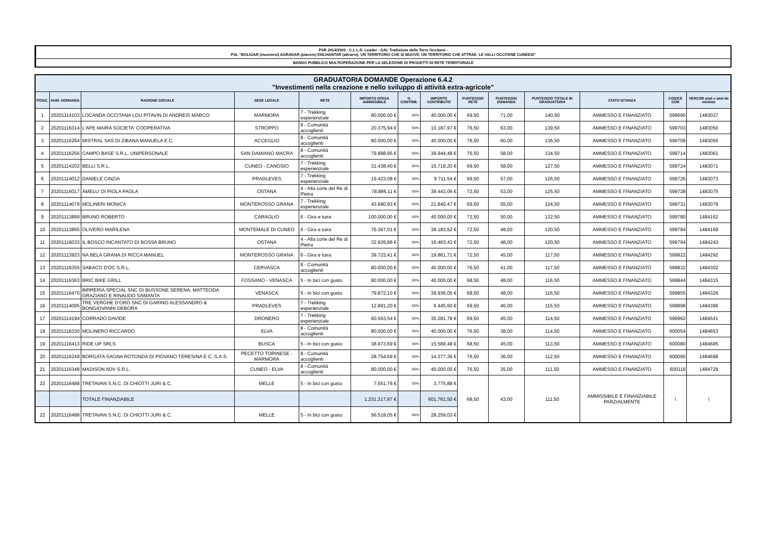PSR 2014/2020 - C.L.L.D. Leader - GAL Tradizione delle Terre Occitane -
PSL “BOLIGAR (muoversi) AGRADAR (piacere) ENCHANTAR (attrarre). UN TERRITORIO CHE SI MUOVE. UN TERRITORIO CHE ATTRAE. LE VALLI OCCITANE CUNEESI”
BANDO PUBBLICO MULTIOPERAZIONE PER LA SELEZIONE DI PROGETTI DI RETE TERRITORIALE
| GRADUATORIA DOMANDE Operazione 6.4.2 "Investimenti nella creazione e nello sviluppo di attività extra-agricole" | | | | | | | | | | | | | |
| POSIZ. | NUM. DOMANDA | RAGIONE SOCIALE | SEDE LEGALE | RETE | IMPORTO SPESA AMMISSIBILE | % CONTRIB. | IMPORTO CONTRIBUTO | PUNTEGGIO RETE | PUNTEGGIO DOMANDA | PUNTEGGIO TOTALE IN GRADUATORIA | STATO ISTANZA | CODICE COR | VERCOR aiuti e aiuti de minimis |
| 1 | 20201114103 | LOCANDA OCCITANA LOU PITAVIN DI ANDREIS MARCO | MARMORA | 7 - Trekking esperienziale | 80.000,00 € | 50% | 40.000,00 € | 69,50 | 71,00 | 140,50 | AMMESSO E FINANZIATO | 599690 | 1483037 |
| 2 | 20201116314 | L'APE MAIRA SOCIETA' COOPERATIVA | STROPPO | 8 - Comunità accoglienti | 20.375,94 € | 50% | 10.187,97 € | 76,50 | 63,00 | 139,50 | AMMESSO E FINANZIATO | 599703 | 1483050 |
| 3 | 20201116264 | MISTRAL SAS DI ZIBANA MANUELA E C. | ACCEGLIO | 8 - Comunità accoglienti | 80.000,00 € | 50% | 40.000,00 € | 76,50 | 60,00 | 136,50 | AMMESSO E FINANZIATO | 599709 | 1483056 |
| 4 | 20201116256 | CAMPO BASE S.R.L. UNIPERSONALE | SAN DAMIANO MACRA | 8 - Comunità accoglienti | 79.888,95 € | 50% | 39.944,48 € | 76,50 | 58,00 | 134,50 | AMMESSO E FINANZIATO | 599714 | 1483061 |
| 5 | 20201114202 | BELLI S.R.L. | CUNEO - CANOSIO | 7 - Trekking esperienziale | 31.438,40 € | 50% | 15.719,20 € | 69,50 | 58,00 | 127,50 | AMMESSO E FINANZIATO | 599724 | 1483071 |
| 6 | 20201114012 | DANIELE CINZIA | PRADLEVES | 7 - Trekking esperienziale | 19.423,08 € | 50% | 9.711,54 € | 69,50 | 57,00 | 126,50 | AMMESSO E FINANZIATO | 599726 | 1483073 |
| 7 | 20201116017 | AMELU' DI PIOLA PAOLA | OSTANA | 4 - Alla corte del Re di Pietra | 78.886,11 € | 50% | 39.443,06 € | 72,50 | 53,00 | 125,50 | AMMESSO E FINANZIATO | 599728 | 1483075 |
| 8 | 20201114079 | MOLINERI MONICA | MONTEROSSO GRANA | 7 - Trekking esperienziale | 43.680,93 € | 50% | 21.840,47 € | 69,50 | 55,00 | 124,50 | AMMESSO E FINANZIATO | 599731 | 1483078 |
| 9 | 20201113899 | BRUNO ROBERTO | CARAGLIO | 6 - Gira e tuira | 100.000,00 € | 40% | 40.000,00 € | 72,50 | 50,00 | 122,50 | AMMESSO E FINANZIATO | 599780 | 1484162 |
| 10 | 20201113865 | OLIVERO MARILENA | MONTEMALE DI CUNEO | 6 - Gira e tuira | 76.367,01 € | 50% | 38.183,52 € | 72,50 | 48,00 | 120,50 | AMMESSO E FINANZIATO | 599784 | 1484168 |
| 11 | 20201116033 | IL BOSCO INCANTATO DI BOSSA BRUNO | OSTANA | 4 - Alla corte del Re di Pietra | 32.926,86 € | 50% | 16.463,43 € | 72,50 | 48,00 | 120,50 | AMMESSO E FINANZIATO | 599794 | 1484243 |
| 12 | 20201113923 | NA BELA GRANA DI RICCA MANUEL | MONTEROSSO GRANA | 6 - Gira e tuira | 39.723,41 € | 50% | 19.861,71 € | 72,50 | 45,00 | 117,50 | AMMESSO E FINANZIATO | 599822 | 1484292 |
| 13 | 20201116355 | SABACO D'OC S.R.L. | CERVASCA | 8 - Comunità accoglienti | 80.000,00 € | 50% | 40.000,00 € | 76,50 | 41,00 | 117,50 | AMMESSO E FINANZIATO | 599832 | 1484302 |
| 14 | 20201116363 | BRIC BIKE GRILL | FOSSANO - VENASCA | 5 - In bici con gusto | 80.000,00 € | 50% | 40.000,00 € | 68,50 | 48,00 | 116,50 | AMMESSO E FINANZIATO | 599844 | 1484315 |
| 15 | 20201116470 | BIRRERIA SPECIAL SNC DI BUSSONE SERENA, MATTEODA GRAZIANO E RINAUDO SAMANTA | VENASCA | 5 - In bici con gusto | 79.872,10 € | 50% | 39.936,05 € | 68,50 | 48,00 | 116,50 | AMMESSO E FINANZIATO | 599855 | 1484326 |
| 16 | 20201114095 | TRE VERGHE D'ORO SNC DI GARINO ALESSANDRO & BONGIOVANNI DEBORA | PRADLEVES | 7 - Trekking esperienziale | 12.891,20 € | 50% | 6.445,60 € | 69,50 | 46,00 | 115,50 | AMMESSO E FINANZIATO | 599898 | 1484396 |
| 17 | 20201114194 | CORRADO DAVIDE | DRONERO | 7 - Trekking esperienziale | 60.563,54 € | 50% | 30.281,78 € | 69,50 | 45,00 | 114,50 | AMMESSO E FINANZIATO | 599962 | 1484541 |
| 18 | 20201116330 | MOLINERO RICCARDO | ELVA | 8 - Comunità accoglienti | 80.000,00 € | 50% | 40.000,00 € | 76,50 | 38,00 | 114,50 | AMMESSO E FINANZIATO | 600054 | 1484653 |
| 19 | 20201116413 | RIDE UP SRLS | BUSCA | 5 - In bici con gusto | 38.973,69 € | 40% | 15.589,48 € | 68,50 | 45,00 | 113,50 | AMMESSO E FINANZIATO | 600080 | 1484685 |
| 20 | 20201116249 | BORGATA SAGNA ROTONDA DI PIOVANO TERESINA E C. S.A.S. | PECETTO TORINESE - MARMORA | 8 - Comunità accoglienti | 28.754,69 € | 50% | 14.377,36 € | 76,50 | 36,00 | 112,50 | AMMESSO E FINANZIATO | 600090 | 1484698 |
| 21 | 20201116348 | MADISON ADV S.R.L. | CUNEO - ELVA | 8 - Comunità accoglienti | 80.000,00 € | 50% | 40.000,00 € | 76,50 | 35,00 | 111,50 | AMMESSO E FINANZIATO | 600116 | 1484729 |
| 22 | 20201116488 | TRETAVAN S.N.C. DI CHIOTTI JURI & C. | MELLE | 5 - In bici con gusto | 7.551,76 € | 50% | 3.775,88 € | 68,50 | 43,00 | 111,50 | AMMISSIBILE E FINANZIABILE PARZIALMENTE | \ | \ |
| | | TOTALE FINANZIABILE | | | 1.231.317,67 € | | 601.761,50 € | | | | | | |
| 22 | 20201116488 | TRETAVAN S.N.C. DI CHIOTTI JURI & C. | MELLE | 5 - In bici con gusto | 56.518,05 € | 50% | 28.259,03 € | | | | | | |